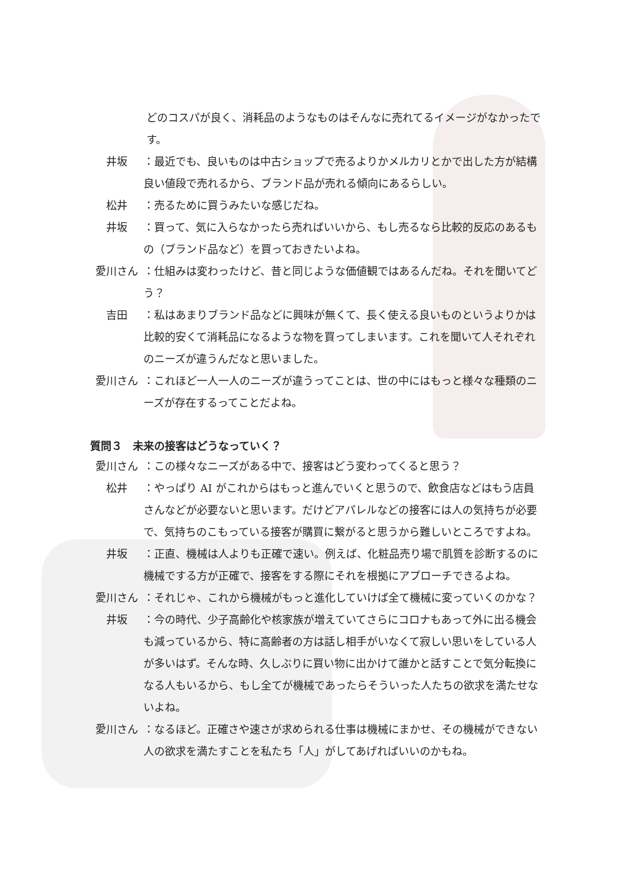どのコスパが良く、消耗品のようなものはそんなに売れてるイメージがなかったです。
井坂 ：最近でも、良いものは中古ショップで売るよりかメルカリとかで出した方が結構良い値段で売れるから、ブランド品が売れる傾向にあるらしい。
松井 ：売るために買うみたいな感じだね。
井坂 ：買って、気に入らなかったら売ればいいから、もし売るなら比較的反応のあるもの（ブランド品など）を買っておきたいよね。
愛川さん ：仕組みは変わったけど、昔と同じような価値観ではあるんだね。それを聞いてどう？
吉田 ：私はあまりブランド品などに興味が無くて、長く使える良いものというよりかは比較的安くて消耗品になるような物を買ってしまいます。これを聞いて人それぞれのニーズが違うんだなと思いました。
愛川さん ：これほど一人一人のニーズが違うってことは、世の中にはもっと様々な種類のニーズが存在するってことだよね。
質問３　未来の接客はどうなっていく？
愛川さん ：この様々なニーズがある中で、接客はどう変わってくると思う？
松井 ：やっぱり AI がこれからはもっと進んでいくと思うので、飲食店などはもう店員さんなどが必要ないと思います。だけどアパレルなどの接客には人の気持ちが必要で、気持ちのこもっている接客が購買に繋がると思うから難しいところですよね。
井坂 ：正直、機械は人よりも正確で速い。例えば、化粧品売り場で肌質を診断するのに機械でする方が正確で、接客をする際にそれを根拠にアプローチできるよね。
愛川さん ：それじゃ、これから機械がもっと進化していけば全て機械に変っていくのかな？
井坂 ：今の時代、少子高齢化や核家族が増えていてさらにコロナもあって外に出る機会も減っているから、特に高齢者の方は話し相手がいなくて寂しい思いをしている人が多いはず。そんな時、久しぶりに買い物に出かけて誰かと話すことで気分転換になる人もいるから、もし全てが機械であったらそういった人たちの欲求を満たせないよね。
愛川さん ：なるほど。正確さや速さが求められる仕事は機械にまかせ、その機械ができない人の欲求を満たすことを私たち「人」がしてあげればいいのかもね。